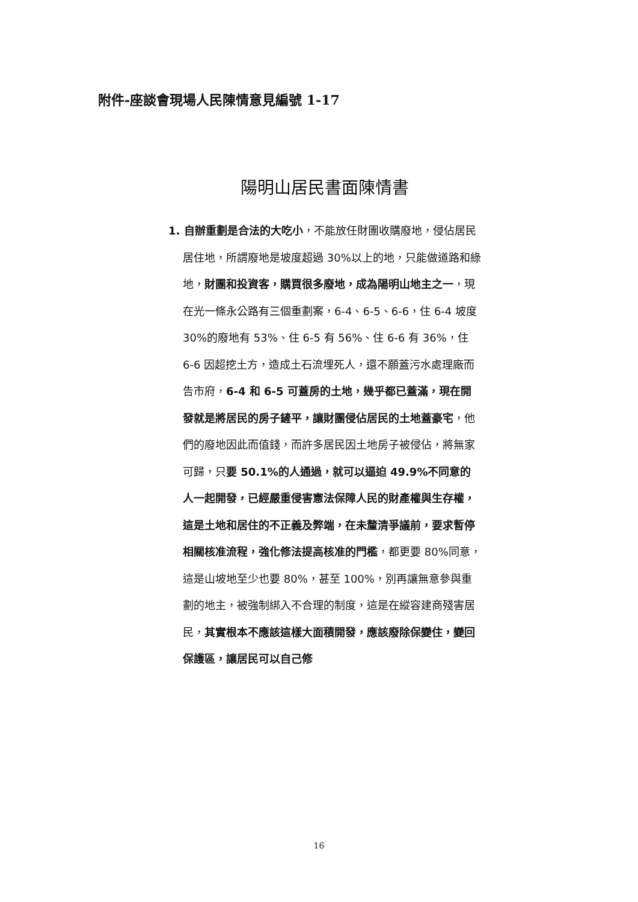附件-座談會現場人民陳情意見編號 1-17
陽明山居民書面陳情書
1. 自辦重劃是合法的大吃小，不能放任財團收購廢地，侵佔居民居住地，所謂廢地是坡度超過 30%以上的地，只能做道路和綠地，財團和投資客，購買很多廢地，成為陽明山地主之一，現在光一條永公路有三個重劃案，6-4、6-5、6-6，住 6-4 坡度 30%的廢地有 53%、住 6-5 有 56%、住 6-6 有 36%，住 6-6 因超挖土方，造成土石流埋死人，還不願蓋污水處理廠而告市府，6-4 和 6-5 可蓋房的土地，幾乎都已蓋滿，現在開發就是將居民的房子鏟平，讓財團侵佔居民的土地蓋豪宅，他們的廢地因此而值錢，而許多居民因土地房子被侵佔，將無家可歸，只要 50.1%的人通過，就可以逼迫 49.9%不同意的人一起開發，已經嚴重侵害憲法保障人民的財產權與生存權，這是土地和居住的不正義及弊端，在未釐清爭議前，要求暫停相關核准流程，強化修法提高核准的門檻，都更要 80%同意，這是山坡地至少也要 80%，甚至 100%，別再讓無意參與重劃的地主，被強制綁入不合理的制度，這是在縱容建商殘害居民，其實根本不應該這樣大面積開發，應該廢除保變住，變回保護區，讓居民可以自己修
16